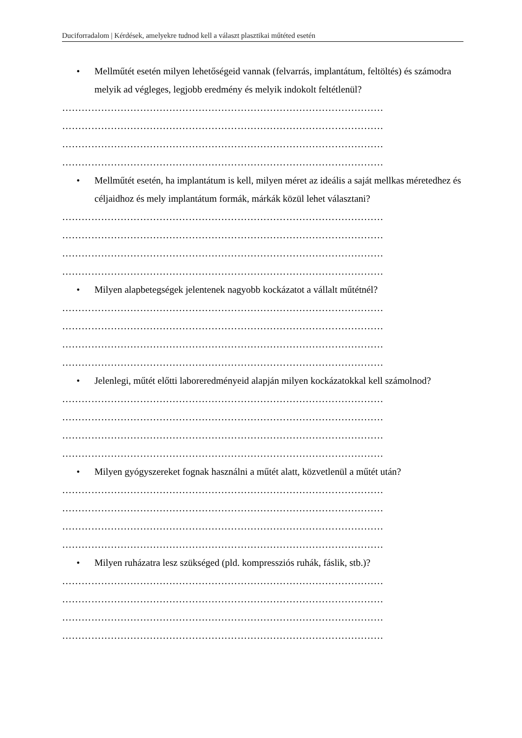Duciforradalom | Kérdések, amelyekre tudnod kell a választ plasztikai műtéted esetén
• Mellműtét esetén milyen lehetőségeid vannak (felvarrás, implantátum, feltöltés) és számodra melyik ad végleges, legjobb eredmény és melyik indokolt feltétlenül?
………………………………………………………………………………………
………………………………………………………………………………………
………………………………………………………………………………………
………………………………………………………………………………………
• Mellműtét esetén, ha implantátum is kell, milyen méret az ideális a saját mellkas méretedhez és céljaidhoz és mely implantátum formák, márkák közül lehet választani?
………………………………………………………………………………………
………………………………………………………………………………………
………………………………………………………………………………………
………………………………………………………………………………………
• Milyen alapbetegségek jelentenek nagyobb kockázatot a vállalt műtétnél?
………………………………………………………………………………………
………………………………………………………………………………………
………………………………………………………………………………………
………………………………………………………………………………………
• Jelenlegi, műtét előtti laboreredményeid alapján milyen kockázatokkal kell számolnod?
………………………………………………………………………………………
………………………………………………………………………………………
………………………………………………………………………………………
………………………………………………………………………………………
• Milyen gyógyszereket fognak használni a műtét alatt, közvetlenül a műtét után?
………………………………………………………………………………………
………………………………………………………………………………………
………………………………………………………………………………………
………………………………………………………………………………………
• Milyen ruházatra lesz szükséged (pld. kompressziós ruhák, fáslik, stb.)?
………………………………………………………………………………………
………………………………………………………………………………………
………………………………………………………………………………………
………………………………………………………………………………………